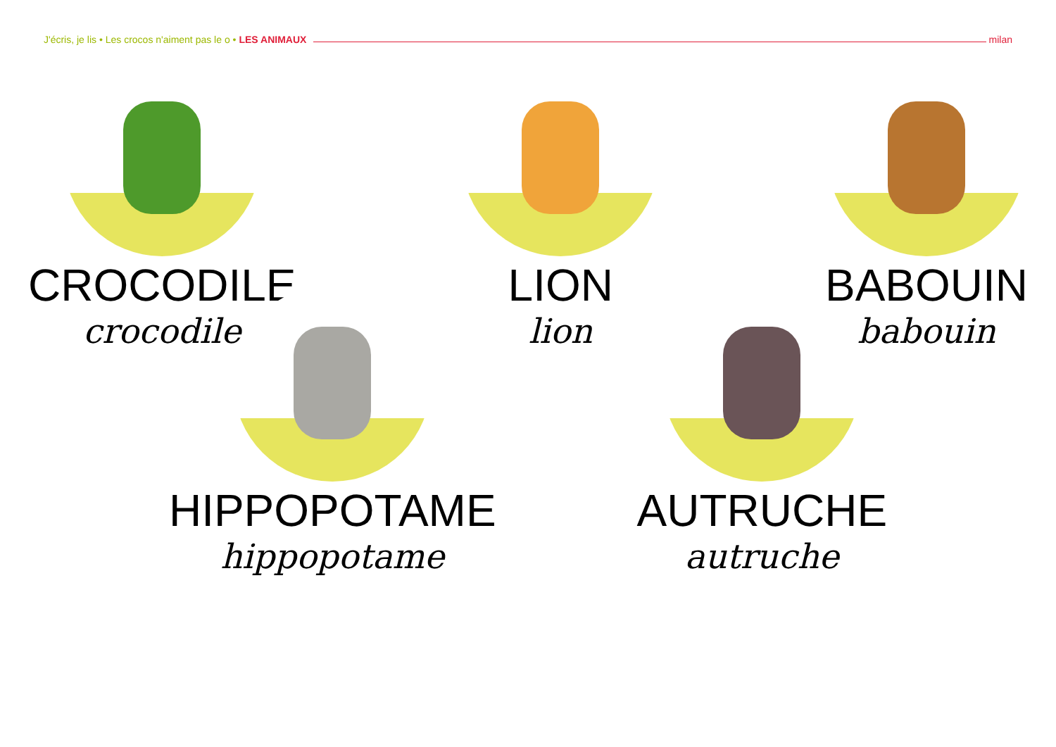J'écris, je lis • Les crocos n'aiment pas le o • LES ANIMAUX milan
CROCODILE
crocodile
LION
lion
BABOUIN
babouin
HIPPOPOTAME
hippopotame
AUTRUCHE
autruche